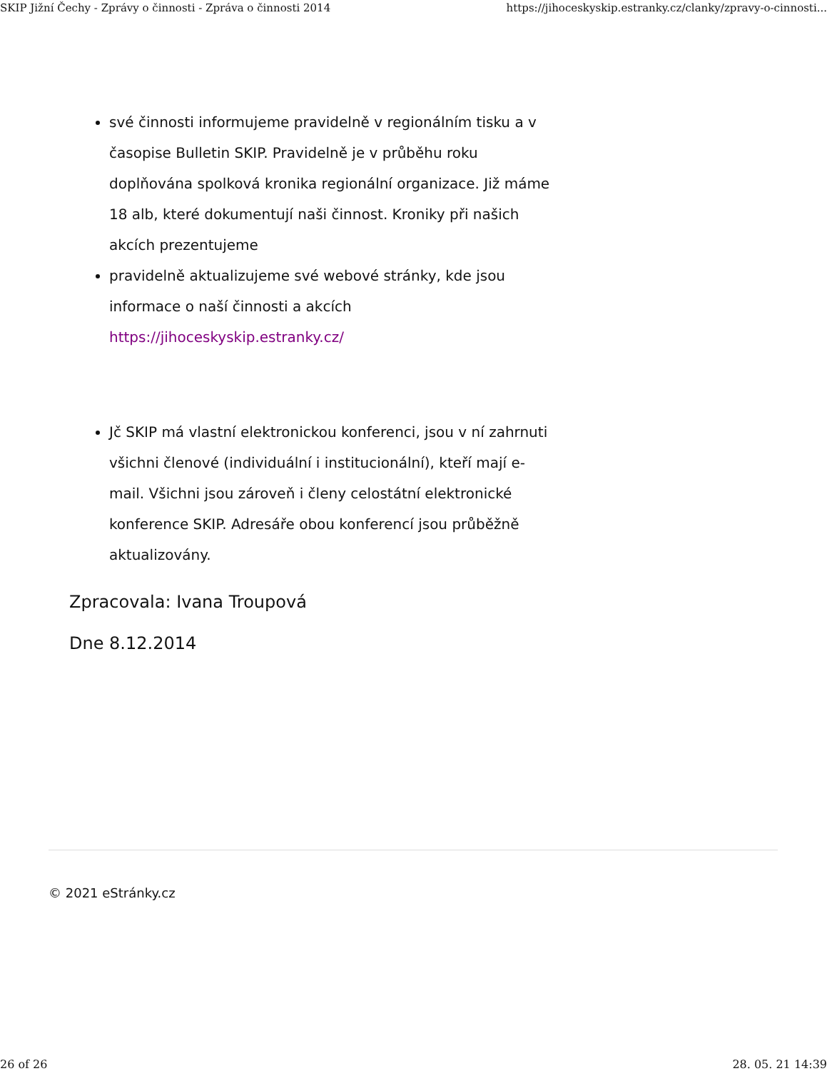SKIP Jižní Čechy - Zprávy o činnosti - Zpráva o činnosti 2014 https://jihoceskyskip.estranky.cz/clanky/zpravy-o-cinnosti...
své činnosti informujeme pravidelně v regionálním tisku a v časopise Bulletin SKIP. Pravidelně je v průběhu roku doplňována spolková kronika regionální organizace. Již máme 18 alb, které dokumentují naši činnost. Kroniky při našich akcích prezentujeme
pravidelně aktualizujeme své webové stránky, kde jsou informace o naší činnosti a akcích https://jihoceskyskip.estranky.cz/
Jč SKIP má vlastní elektronickou konferenci, jsou v ní zahrnuti všichni členové (individuální i institucionální), kteří mají e-mail. Všichni jsou zároveň i členy celostátní elektronické konference SKIP. Adresáře obou konferencí jsou průběžně aktualizovány.
Zpracovala: Ivana Troupová
Dne 8.12.2014
© 2021 eStránky.cz
26 of 26 28. 05. 21 14:39